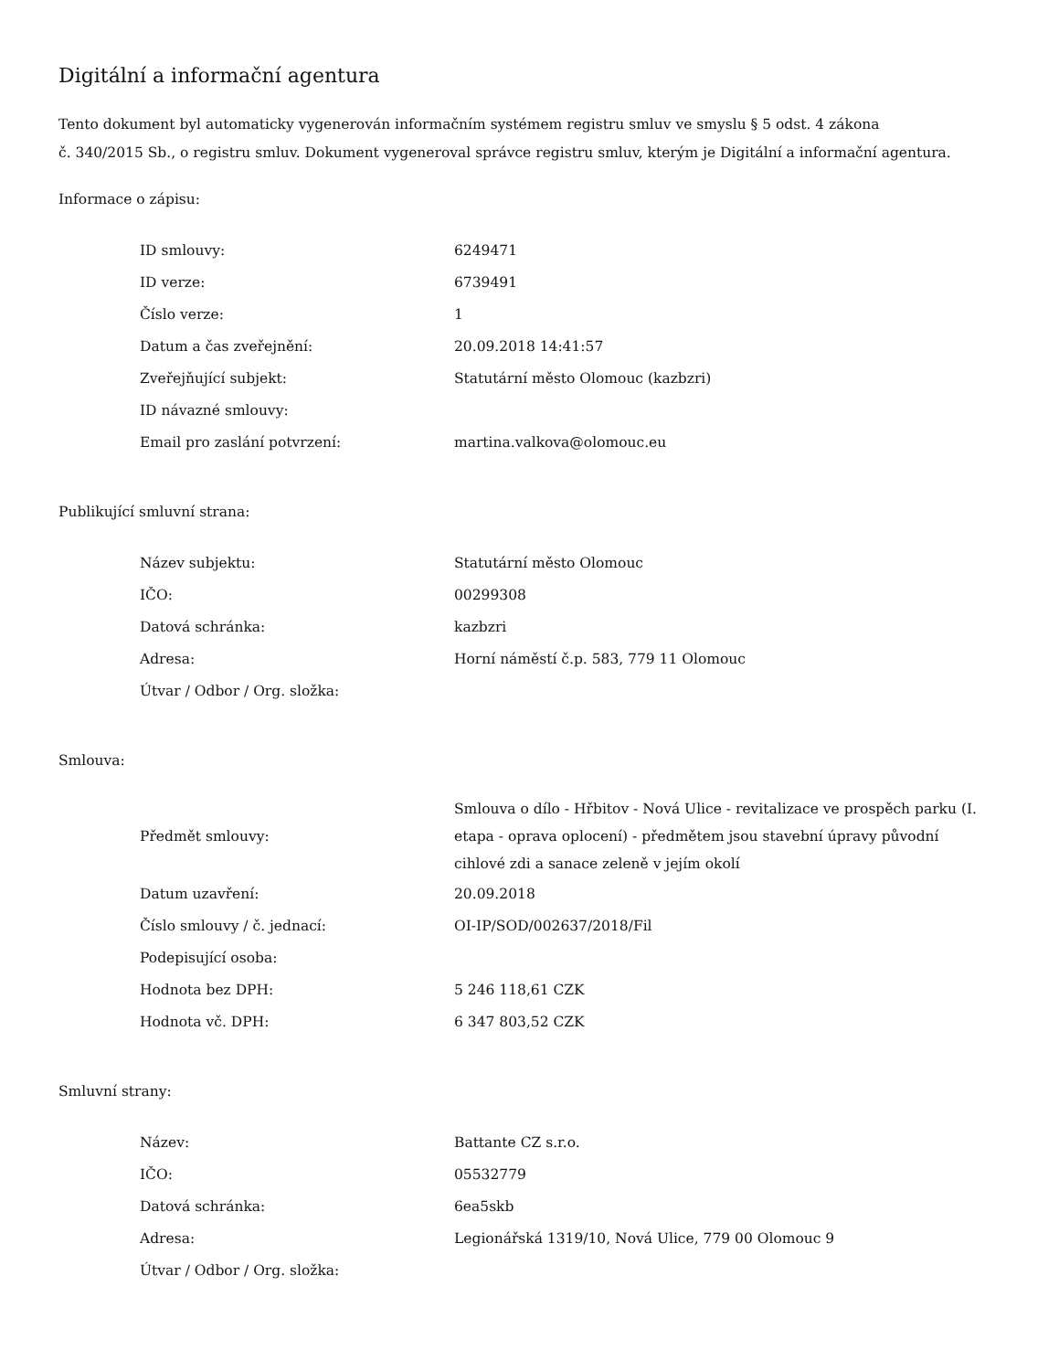Digitální a informační agentura
Tento dokument byl automaticky vygenerován informačním systémem registru smluv ve smyslu § 5 odst. 4 zákona
č. 340/2015 Sb., o registru smluv. Dokument vygeneroval správce registru smluv, kterým je Digitální a informační agentura.
Informace o zápisu:
| ID smlouvy: | 6249471 |
| ID verze: | 6739491 |
| Číslo verze: | 1 |
| Datum a čas zveřejnění: | 20.09.2018 14:41:57 |
| Zveřejňující subjekt: | Statutární město Olomouc (kazbzri) |
| ID návazné smlouvy: | |
| Email pro zaslání potvrzení: | martina.valkova@olomouc.eu |
Publikující smluvní strana:
| Název subjektu: | Statutární město Olomouc |
| IČO: | 00299308 |
| Datová schránka: | kazbzri |
| Adresa: | Horní náměstí č.p. 583, 779 11 Olomouc |
| Útvar / Odbor / Org. složka: | |
Smlouva:
| Předmět smlouvy: | Smlouva o dílo - Hřbitov - Nová Ulice - revitalizace ve prospěch parku (I. etapa - oprava oplocení) - předmětem jsou stavební úpravy původní cihlové zdi a sanace zeleně v jejím okolí |
| Datum uzavření: | 20.09.2018 |
| Číslo smlouvy / č. jednací: | OI-IP/SOD/002637/2018/Fil |
| Podepisující osoba: | |
| Hodnota bez DPH: | 5 246 118,61 CZK |
| Hodnota vč. DPH: | 6 347 803,52 CZK |
Smluvní strany:
| Název: | Battante CZ s.r.o. |
| IČO: | 05532779 |
| Datová schránka: | 6ea5skb |
| Adresa: | Legionářská 1319/10, Nová Ulice, 779 00 Olomouc 9 |
| Útvar / Odbor / Org. složka: | |